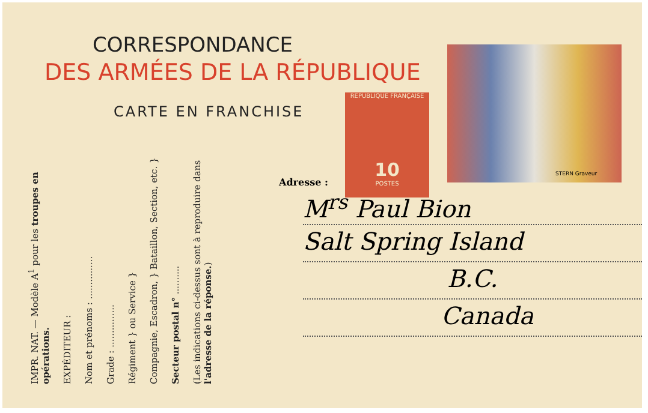CORRESPONDANCE
DES ARMÉES DE LA RÉPUBLIQUE
CARTE EN FRANCHISE
IMPR. NAT. — Modèle A<sup>1</sup> pour les troupes en opérations.
EXPÉDITEUR :
Nom et prénoms : ...............
Grade : ...............
Régiment } ou Service }
Compagnie, Escadron, } Bataillon, Section, etc. }
Secteur postal n° ..........
(Les indications ci-dessus sont à reproduire dans l'adresse de la réponse.)
REPUBLIQUE FRANÇAISE
10
POSTES
STERN Graveur
Adresse :
M<sup>rs</sup> Paul Bion
Salt Spring Island
B.C.
Canada